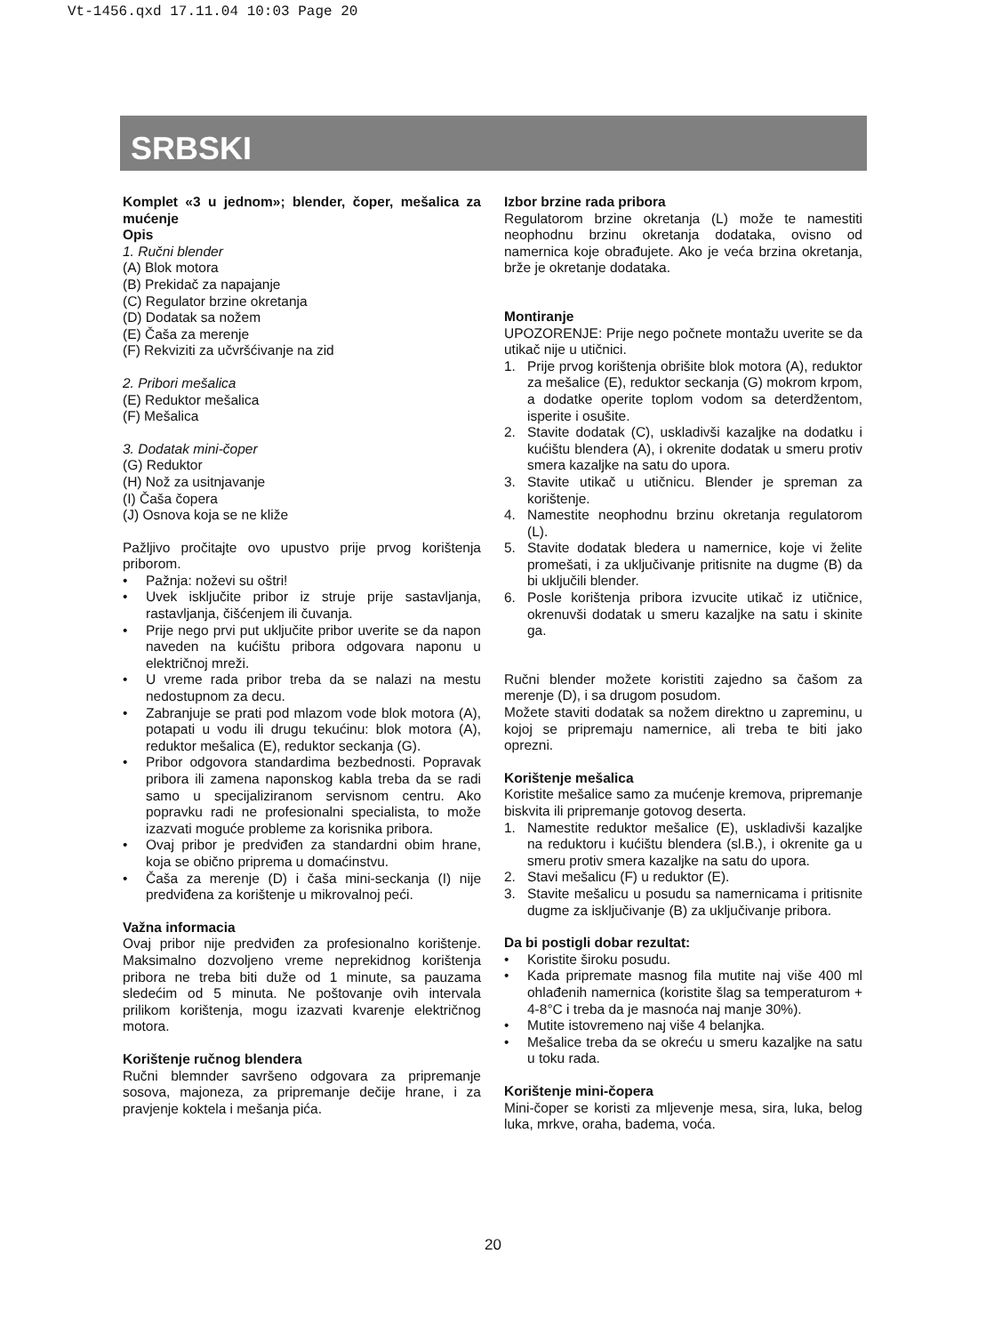Vt-1456.qxd 17.11.04 10:03 Page 20
SRBSKI
Komplet «3 u jednom»; blender, čoper, mešalica za mućenje
Opis
1. Ručni blender
(A) Blok motora
(B) Prekidač za napajanje
(C) Regulator brzine okretanja
(D) Dodatak sa nožem
(E) Čaša za merenje
(F) Rekviziti za učvršćivanje na zid
2. Pribori mešalica
(E) Reduktor mešalica
(F) Mešalica
3. Dodatak mini-čoper
(G) Reduktor
(H) Nož za usitnjavanje
(I) Čaša čopera
(J) Osnova koja se ne kliže
Pažljivo pročitajte ovo upustvo prije prvog korištenja priborom.
• Pažnja: noževi su oštri!
• Uvek isključite pribor iz struje prije sastavljanja, rastavljanja, čišćenjem ili čuvanja.
• Prije nego prvi put uključite pribor uverite se da napon naveden na kućištu pribora odgovara naponu u električnoj mreži.
• U vreme rada pribor treba da se nalazi na mestu nedostupnom za decu.
• Zabranjuje se prati pod mlazom vode blok motora (A), potapati u vodu ili drugu tekućinu: blok motora (A), reduktor mešalica (E), reduktor seckanja (G).
• Pribor odgovora standardima bezbednosti. Popravak pribora ili zamena naponskog kabla treba da se radi samo u specijaliziranom servisnom centru. Ako popravku radi ne profesionalni specialista, to može izazvati moguće probleme za korisnika pribora.
• Ovaj pribor je predviđen za standardni obim hrane, koja se obično priprema u domaćinstvu.
• Čaša za merenje (D) i čaša mini-seckanja (I) nije predviđena za korištenje u mikrovalnoj peći.
Važna informacia
Ovaj pribor nije predviđen za profesionalno korištenje. Maksimalno dozvoljeno vreme neprekidnog korištenja pribora ne treba biti duže od 1 minute, sa pauzama sledećim od 5 minuta. Ne poštovanje ovih intervala prilikom korištenja, mogu izazvati kvarenje električnog motora.
Korištenje ručnog blendera
Ručni blemnder savršeno odgovara za pripremanje sosova, majoneza, za pripremanje dečije hrane, i za pravjenje koktela i mešanja pića.
Izbor brzine rada pribora
Regulatorom brzine okretanja (L) može te namestiti neophodnu brzinu okretanja dodataka, ovisno od namernica koje obrađujete. Ako je veća brzina okretanja, brže je okretanje dodataka.
Montiranje
UPOZORENJE: Prije nego počnete montažu uverite se da utikač nije u utičnici.
1. Prije prvog korištenja obrišite blok motora (A), reduktor za mešalice (E), reduktor seckanja (G) mokrom krpom, a dodatke operite toplom vodom sa deterdžentom, isperite i osušite.
2. Stavite dodatak (C), uskladivši kazaljke na dodatku i kućištu blendera (A), i okrenite dodatak u smeru protiv smera kazaljke na satu do upora.
3. Stavite utikač u utičnicu. Blender je spreman za korištenje.
4. Namestite neophodnu brzinu okretanja regulatorom (L).
5. Stavite dodatak bledera u namernice, koje vi želite promešati, i za uključivanje pritisnite na dugme (B) da bi uključili blender.
6. Posle korištenja pribora izvucite utikač iz utičnice, okrenuvši dodatak u smeru kazaljke na satu i skinite ga.
Ručni blender možete koristiti zajedno sa čašom za merenje (D), i sa drugom posudom.
Možete staviti dodatak sa nožem direktno u zapreminu, u kojoj se pripremaju namernice, ali treba te biti jako oprezni.
Korištenje mešalica
Koristite mešalice samo za mućenje kremova, pripremanje biskvita ili pripremanje gotovog deserta.
1. Namestite reduktor mešalice (E), uskladivši kazaljke na reduktoru i kućištu blendera (sl.B.), i okrenite ga u smeru protiv smera kazaljke na satu do upora.
2. Stavi mešalicu (F) u reduktor (E).
3. Stavite mešalicu u posudu sa namernicama i pritisnite dugme za isključivanje (B) za uključivanje pribora.
Da bi postigli dobar rezultat:
• Koristite široku posudu.
• Kada pripremate masnog fila mutite naj više 400 ml ohlađenih namernica (koristite šlag sa temperaturom + 4-8°C i treba da je masnoća naj manje 30%).
• Mutite istovremeno naj više 4 belanjka.
• Mešalice treba da se okreću u smeru kazaljke na satu u toku rada.
Korištenje mini-čopera
Mini-čoper se koristi za mljevenje mesa, sira, luka, belog luka, mrkve, oraha, badema, voća.
20